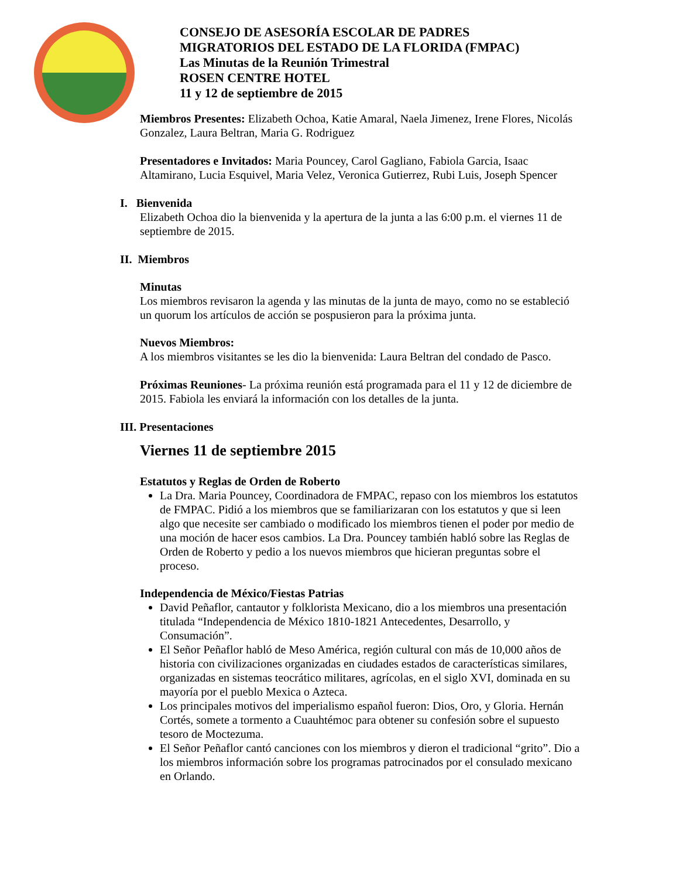CONSEJO DE ASESORÍA ESCOLAR DE PADRES
MIGRATORIOS DEL ESTADO DE LA FLORIDA (FMPAC)
Las Minutas de la Reunión Trimestral
ROSEN CENTRE HOTEL
11 y 12 de septiembre de 2015
Miembros Presentes: Elizabeth Ochoa, Katie Amaral, Naela Jimenez, Irene Flores, Nicolás Gonzalez, Laura Beltran, Maria G. Rodriguez
Presentadores e Invitados: Maria Pouncey, Carol Gagliano, Fabiola Garcia, Isaac Altamirano, Lucia Esquivel, Maria Velez, Veronica Gutierrez, Rubi Luis, Joseph Spencer
I. Bienvenida
Elizabeth Ochoa dio la bienvenida y la apertura de la junta a las 6:00 p.m. el viernes 11 de septiembre de 2015.
II. Miembros
Minutas
Los miembros revisaron la agenda y las minutas de la junta de mayo, como no se estableció un quorum los artículos de acción se pospusieron para la próxima junta.
Nuevos Miembros:
A los miembros visitantes se les dio la bienvenida: Laura Beltran del condado de Pasco.
Próximas Reuniones- La próxima reunión está programada para el 11 y 12 de diciembre de 2015. Fabiola les enviará la información con los detalles de la junta.
III. Presentaciones
Viernes 11 de septiembre 2015
Estatutos y Reglas de Orden de Roberto
La Dra. Maria Pouncey, Coordinadora de FMPAC, repaso con los miembros los estatutos de FMPAC. Pidió a los miembros que se familiarizaran con los estatutos y que si leen algo que necesite ser cambiado o modificado los miembros tienen el poder por medio de una moción de hacer esos cambios. La Dra. Pouncey también habló sobre las Reglas de Orden de Roberto y pedio a los nuevos miembros que hicieran preguntas sobre el proceso.
Independencia de México/Fiestas Patrias
David Peñaflor, cantautor y folklorista Mexicano, dio a los miembros una presentación titulada “Independencia de México 1810-1821 Antecedentes, Desarrollo, y Consumación”.
El Señor Peñaflor habló de Meso América, región cultural con más de 10,000 años de historia con civilizaciones organizadas en ciudades estados de características similares, organizadas en sistemas teocrático militares, agrícolas, en el siglo XVI, dominada en su mayoría por el pueblo Mexica o Azteca.
Los principales motivos del imperialismo español fueron: Dios, Oro, y Gloria. Hernán Cortés, somete a tormento a Cuauhtémoc para obtener su confesión sobre el supuesto tesoro de Moctezuma.
El Señor Peñaflor cantó canciones con los miembros y dieron el tradicional “grito”. Dio a los miembros información sobre los programas patrocinados por el consulado mexicano en Orlando.